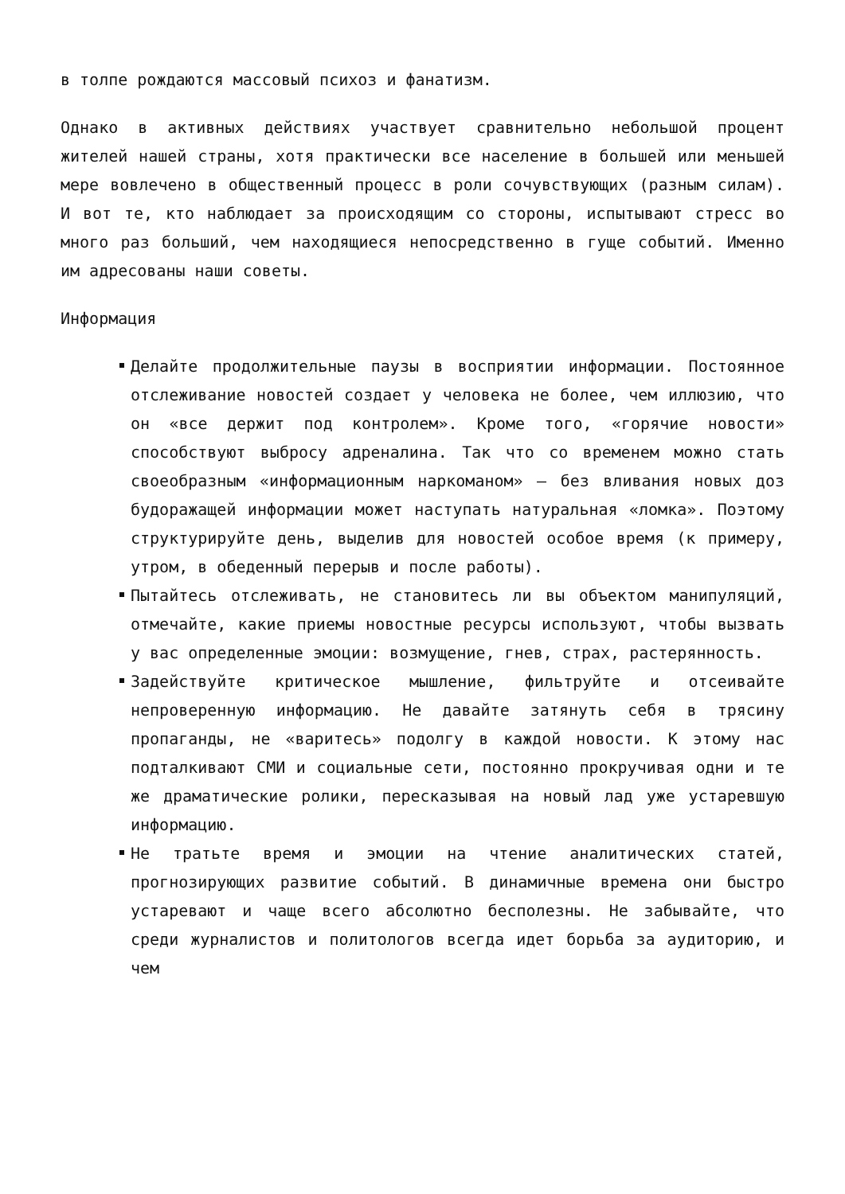в толпе рождаются массовый психоз и фанатизм.
Однако в активных действиях участвует сравнительно небольшой процент жителей нашей страны, хотя практически все население в большей или меньшей мере вовлечено в общественный процесс в роли сочувствующих (разным силам). И вот те, кто наблюдает за происходящим со стороны, испытывают стресс во много раз больший, чем находящиеся непосредственно в гуще событий. Именно им адресованы наши советы.
Информация
Делайте продолжительные паузы в восприятии информации. Постоянное отслеживание новостей создает у человека не более, чем иллюзию, что он «все держит под контролем». Кроме того, «горячие новости» способствуют выбросу адреналина. Так что со временем можно стать своеобразным «информационным наркоманом» – без вливания новых доз будоражащей информации может наступать натуральная «ломка». Поэтому структурируйте день, выделив для новостей особое время (к примеру, утром, в обеденный перерыв и после работы).
Пытайтесь отслеживать, не становитесь ли вы объектом манипуляций, отмечайте, какие приемы новостные ресурсы используют, чтобы вызвать у вас определенные эмоции: возмущение, гнев, страх, растерянность.
Задействуйте критическое мышление, фильтруйте и отсеивайте непроверенную информацию. Не давайте затянуть себя в трясину пропаганды, не «варитесь» подолгу в каждой новости. К этому нас подталкивают СМИ и социальные сети, постоянно прокручивая одни и те же драматические ролики, пересказывая на новый лад уже устаревшую информацию.
Не тратьте время и эмоции на чтение аналитических статей, прогнозирующих развитие событий. В динамичные времена они быстро устаревают и чаще всего абсолютно бесполезны. Не забывайте, что среди журналистов и политологов всегда идет борьба за аудиторию, и чем